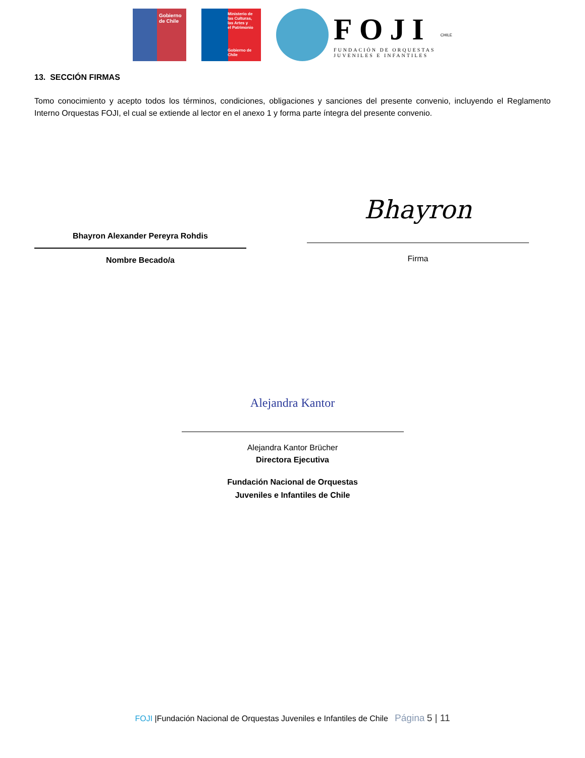Gobierno
de Chile
Ministerio de
las Culturas,
las Artes y
el Patrimonio
Gobierno de Chile
FOJI
FUNDACIÓN DE ORQUESTAS
JUVENILES E INFANTILES
CHILE
13. SECCIÓN FIRMAS
Tomo conocimiento y acepto todos los términos, condiciones, obligaciones y sanciones del presente convenio, incluyendo el Reglamento Interno Orquestas FOJI, el cual se extiende al lector en el anexo 1 y forma parte íntegra del presente convenio.
Bhayron Alexander Pereyra Rohdis
Nombre Becado/a
Bhayron
Firma
Alejandra Kantor
Alejandra Kantor Brücher
Directora Ejecutiva
Fundación Nacional de Orquestas
Juveniles e Infantiles de Chile
FOJI |Fundación Nacional de Orquestas Juveniles e Infantiles de Chile Página 5 | 11